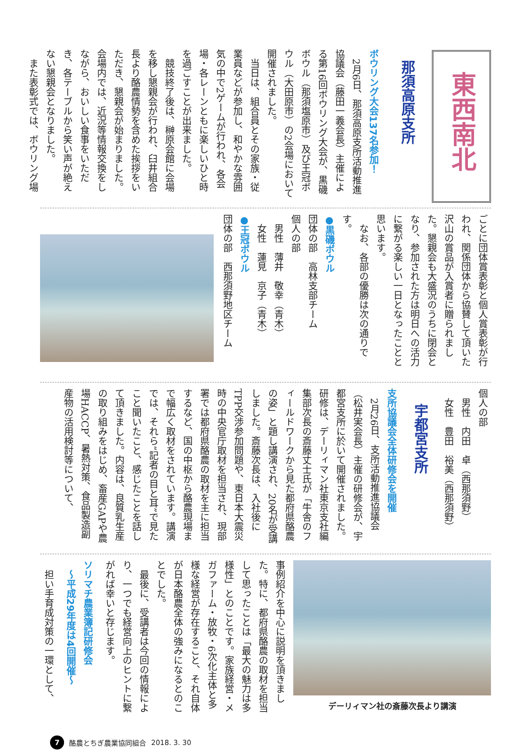東西南北
那須高原支所
ボウリング大会137名参加！
　2月6日、那須高原支所活動推進協議会（藤田一義会長）主催による第16回ボウリング大会が、黒磯ボウル（那須塩原市）及び王冠ボウル（大田原市）の2会場において開催されました。
　当日は、組合員とその家族・従業員などが参加し、和やかな雰囲気の中で2ゲームが行われ、各会場・各レーンともに楽しいひと時を過ごすことが出来ました。
　競技終了後は、榊原会館に会場を移し懇親会が行われ、臼井組合長より酪農情勢を含めた挨拶をいただき、懇親会が始まりました。会場内では、近況等情報交換をしながら、おいしい食事をいただき、各テーブルから笑い声が絶えない懇親会となりました。
　また表彰式では、ボウリング場
ごとに団体賞表彰と個人賞表彰が行われ、関係団体から協賛して頂いた沢山の賞品が入賞者に贈られました。懇親会も大盛況のうちに閉会となり、参加された方は明日への活力に繋がる楽しい一日となったことと思います。
　なお、各部の優勝は次の通りです。
●黒磯ボウル
団体の部　高林支部チーム
個人の部
　男性　薄井　敬幸（青木）
　女性　蓮見　京子（青木）
●王冠ボウル
団体の部　西那須野地区チーム
個人の部
　男性　内田　卓（西那須野）
　女性　豊田　裕美（西那須野）
宇都宮支所
支所協議会全体研修会を開催
　2月26日、支所活動推進協議会（松井実会長）主催の研修会が、宇都宮支所に於いて開催されました。研修は、デーリィマン社東京支社編集部次長の斎藤丈士氏が「牛舎のフィールドワークから見た都府県酪農の姿」と題し講演され、20名が受講しました。斎藤次長は、入社後にTPP交渉参加問題や、東日本大震災時の中央官庁取材を担当され、現部署では都府県酪農の取材を主に担当するなど、国の中枢から酪農現場まで幅広く取材をされています。講演では、それら“記者の目と耳”で見たこと聞いたこと、感じたことを話して頂きました。内容は、良質乳生産の取り組みをはじめ、畜産GAPや農場HACCP、暑熱対策、食品製造副産物の活用検討等について、
デーリィマン社の斎藤次長より講演
事例紹介を中心に説明を頂きました。特に、都府県酪農の取材を担当して思ったことは「最大の魅力は多様性」とのことです。家族経営・メガファーム・放牧・6次化主体と多様な経営が存在すること、それ自体が日本酪農全体の強みになるとのことでした。
　最後に、受講者は今回の情報により、一つでも経営向上のヒントに繋がれば幸いと存じます。
ソリマチ農業簿記研修会
　～平成29年度は4回開催～
　担い手育成対策の一環として、
7 酪農とちぎ農業協同組合 2018. 3. 30